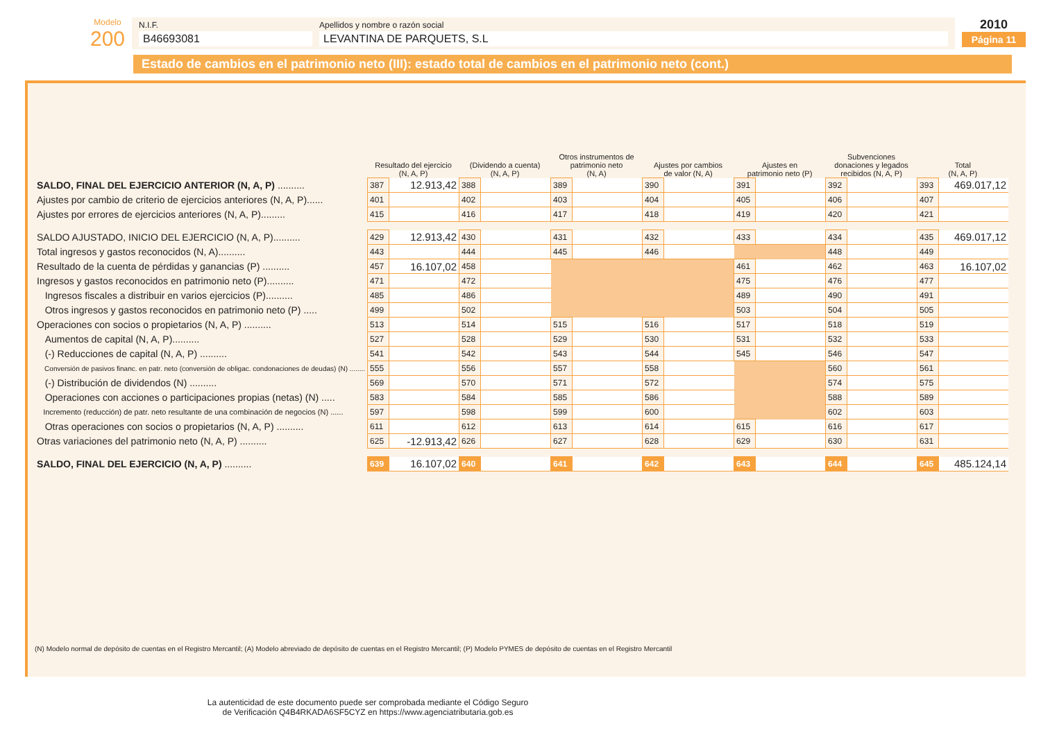Modelo
200
N.I.F.
B46693081
Apellidos y nombre o razón social
LEVANTINA DE PARQUETS, S.L
2010
Página 11
Estado de cambios en el patrimonio neto (III): estado total de cambios en el patrimonio neto (cont.)
| | Resultado del ejercicio (N, A, P) | | (Dividendo a cuenta) (N, A, P) | | Otros instrumentos de patrimonio neto (N, A) | | Ajustes por cambios de valor (N, A) | | Ajustes en patrimonio neto (P) | | Subvenciones donaciones y legados recibidos (N, A, P) | | Total (N, A, P) | |
| --- | --- | --- | --- | --- | --- | --- | --- | --- | --- | --- | --- | --- | --- | --- |
| SALDO, FINAL DEL EJERCICIO ANTERIOR (N, A, P) .......... | 387 | 12.913,42 | 388 | | 389 | | 390 | | 391 | | 392 | | 393 | 469.017,12 |
| Ajustes por cambio de criterio de ejercicios anteriores (N, A, P)...... | 401 | | 402 | | 403 | | 404 | | 405 | | 406 | | 407 | |
| Ajustes por errores de ejercicios anteriores (N, A, P)......... | 415 | | 416 | | 417 | | 418 | | 419 | | 420 | | 421 | |
| SALDO AJUSTADO, INICIO DEL EJERCICIO (N, A, P).......... | 429 | 12.913,42 | 430 | | 431 | | 432 | | 433 | | 434 | | 435 | 469.017,12 |
| Total ingresos y gastos reconocidos (N, A).......... | 443 | | 444 | | 445 | | 446 | | | | 448 | | 449 | |
| Resultado de la cuenta de pérdidas y ganancias (P) .......... | 457 | 16.107,02 | 458 | | | | | | 461 | | 462 | | 463 | 16.107,02 |
| Ingresos y gastos reconocidos en patrimonio neto (P).......... | 471 | | 472 | | | | | | 475 | | 476 | | 477 | |
| Ingresos fiscales a distribuir en varios ejercicios (P).......... | 485 | | 486 | | | | | | 489 | | 490 | | 491 | |
| Otros ingresos y gastos reconocidos en patrimonio neto (P) ..... | 499 | | 502 | | | | | | 503 | | 504 | | 505 | |
| Operaciones con socios o propietarios (N, A, P) .......... | 513 | | 514 | | 515 | | 516 | | 517 | | 518 | | 519 | |
| Aumentos de capital (N, A, P).......... | 527 | | 528 | | 529 | | 530 | | 531 | | 532 | | 533 | |
| (-) Reducciones de capital (N, A, P) .......... | 541 | | 542 | | 543 | | 544 | | 545 | | 546 | | 547 | |
| Conversión de pasivos financ. en patr. neto (conversión de obligac. condonaciones de deudas) (N) ........ | 555 | | 556 | | 557 | | 558 | | | | 560 | | 561 | |
| (-) Distribución de dividendos (N) .......... | 569 | | 570 | | 571 | | 572 | | | | 574 | | 575 | |
| Operaciones con acciones o participaciones propias (netas) (N) ..... | 583 | | 584 | | 585 | | 586 | | | | 588 | | 589 | |
| Incremento (reducción) de patr. neto resultante de una combinación de negocios (N) ...... | 597 | | 598 | | 599 | | 600 | | | | 602 | | 603 | |
| Otras operaciones con socios o propietarios (N, A, P) .......... | 611 | | 612 | | 613 | | 614 | | 615 | | 616 | | 617 | |
| Otras variaciones del patrimonio neto (N, A, P) .......... | 625 | -12.913,42 | 626 | | 627 | | 628 | | 629 | | 630 | | 631 | |
| SALDO, FINAL DEL EJERCICIO (N, A, P) .......... | 639 | 16.107,02 | 640 | | 641 | | 642 | | 643 | | 644 | | 645 | 485.124,14 |
(N) Modelo normal de depósito de cuentas en el Registro Mercantil; (A) Modelo abreviado de depósito de cuentas en el Registro Mercantil; (P) Modelo PYMES de depósito de cuentas en el Registro Mercantil
La autenticidad de este documento puede ser comprobada mediante el Código Seguro
de Verificación Q4B4RKADA6SF5CYZ en https://www.agenciatributaria.gob.es